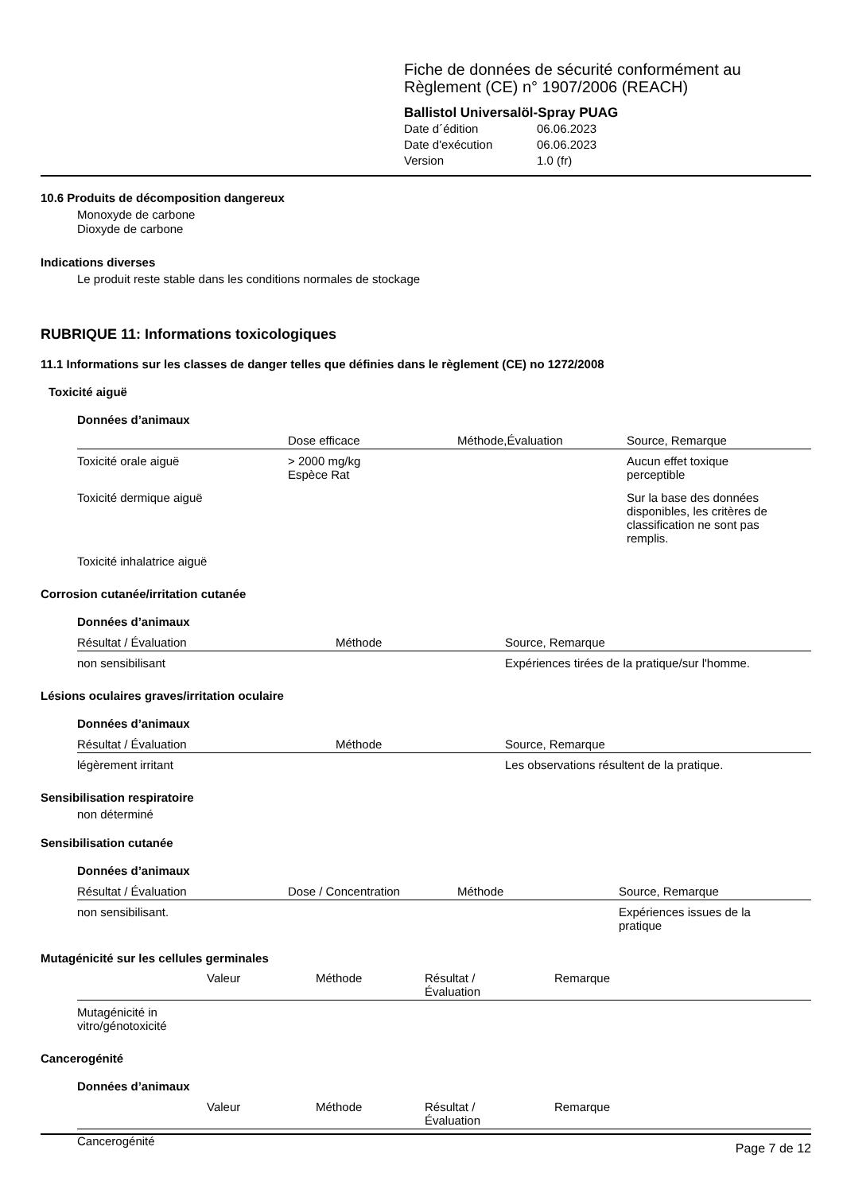Fiche de données de sécurité conformément au
Règlement (CE) n° 1907/2006 (REACH)
Ballistol Universalöl-Spray PUAG
| Date d´édition | 06.06.2023 |
| Date d'exécution | 06.06.2023 |
| Version | 1.0 (fr) |
10.6 Produits de décomposition dangereux
Monoxyde de carbone
Dioxyde de carbone
Indications diverses
Le produit reste stable dans les conditions normales de stockage
RUBRIQUE 11: Informations toxicologiques
11.1 Informations sur les classes de danger telles que définies dans le règlement (CE) no 1272/2008
Toxicité aiguë
Données d’animaux
| | Dose efficace | Méthode,Évaluation | Source, Remarque |
| --- | --- | --- | --- |
| Toxicité orale aiguë | > 2000 mg/kg Espèce Rat | | Aucun effet toxique perceptible |
| Toxicité dermique aiguë | | | Sur la base des données disponibles, les critères de classification ne sont pas remplis. |
| Toxicité inhalatrice aiguë | | | |
Corrosion cutanée/irritation cutanée
Données d’animaux
| Résultat / Évaluation | Méthode | Source, Remarque |
| --- | --- | --- |
| non sensibilisant | | Expériences tirées de la pratique/sur l'homme. |
Lésions oculaires graves/irritation oculaire
Données d’animaux
| Résultat / Évaluation | Méthode | Source, Remarque |
| --- | --- | --- |
| légèrement irritant | | Les observations résultent de la pratique. |
Sensibilisation respiratoire
non déterminé
Sensibilisation cutanée
Données d’animaux
| Résultat / Évaluation | Dose / Concentration | Méthode | Source, Remarque |
| --- | --- | --- | --- |
| non sensibilisant. | | | Expériences issues de la pratique |
Mutagénicité sur les cellules germinales
| | Valeur | Méthode | Résultat / Évaluation | Remarque |
| --- | --- | --- | --- | --- |
| Mutagénicité in vitro/génotoxicité | | | | |
Cancerogénité
Données d’animaux
| | Valeur | Méthode | Résultat / Évaluation | Remarque |
| --- | --- | --- | --- | --- |
| Cancerogénité | | | | |
Page 7 de 12